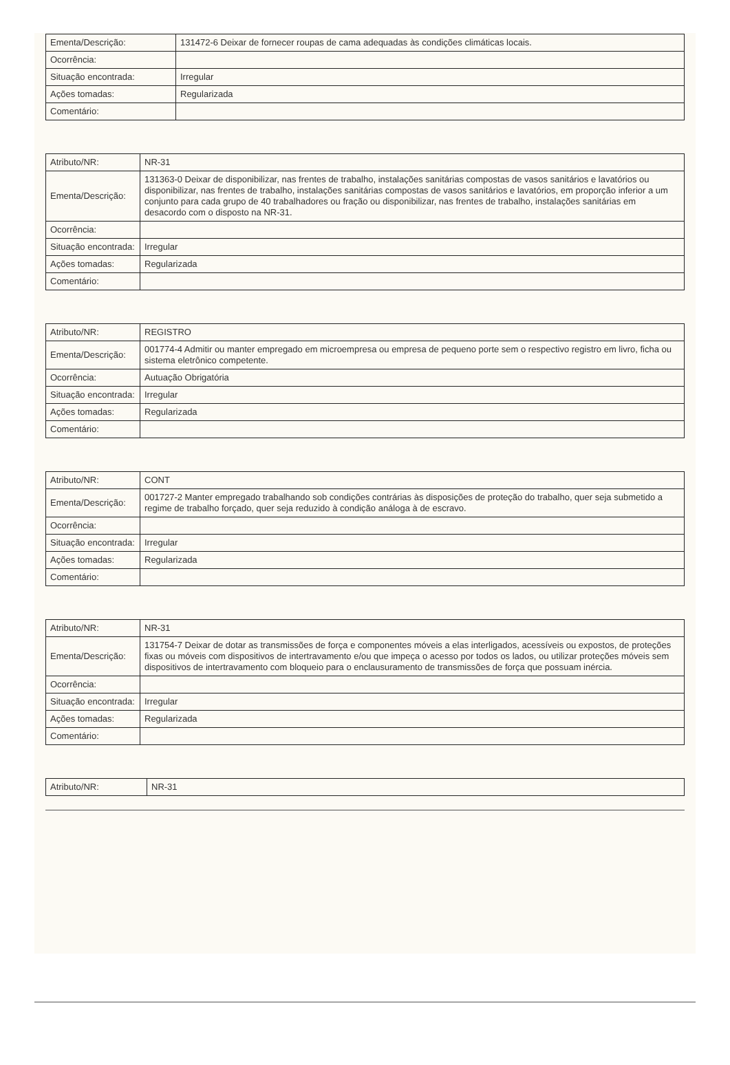| Ementa/Descrição: | 131472-6 Deixar de fornecer roupas de cama adequadas às condições climáticas locais. |
| Ocorrência: | |
| Situação encontrada: | Irregular |
| Ações tomadas: | Regularizada |
| Comentário: | |
| Atributo/NR: | NR-31 |
| Ementa/Descrição: | 131363-0 Deixar de disponibilizar, nas frentes de trabalho, instalações sanitárias compostas de vasos sanitários e lavatórios ou disponibilizar, nas frentes de trabalho, instalações sanitárias compostas de vasos sanitários e lavatórios, em proporção inferior a um conjunto para cada grupo de 40 trabalhadores ou fração ou disponibilizar, nas frentes de trabalho, instalações sanitárias em desacordo com o disposto na NR-31. |
| Ocorrência: | |
| Situação encontrada: | Irregular |
| Ações tomadas: | Regularizada |
| Comentário: | |
| Atributo/NR: | REGISTRO |
| Ementa/Descrição: | 001774-4 Admitir ou manter empregado em microempresa ou empresa de pequeno porte sem o respectivo registro em livro, ficha ou sistema eletrônico competente. |
| Ocorrência: | Autuação Obrigatória |
| Situação encontrada: | Irregular |
| Ações tomadas: | Regularizada |
| Comentário: | |
| Atributo/NR: | CONT |
| Ementa/Descrição: | 001727-2 Manter empregado trabalhando sob condições contrárias às disposições de proteção do trabalho, quer seja submetido a regime de trabalho forçado, quer seja reduzido à condição análoga à de escravo. |
| Ocorrência: | |
| Situação encontrada: | Irregular |
| Ações tomadas: | Regularizada |
| Comentário: | |
| Atributo/NR: | NR-31 |
| Ementa/Descrição: | 131754-7 Deixar de dotar as transmissões de força e componentes móveis a elas interligados, acessíveis ou expostos, de proteções fixas ou móveis com dispositivos de intertravamento e/ou que impeça o acesso por todos os lados, ou utilizar proteções móveis sem dispositivos de intertravamento com bloqueio para o enclausuramento de transmissões de força que possuam inércia. |
| Ocorrência: | |
| Situação encontrada: | Irregular |
| Ações tomadas: | Regularizada |
| Comentário: | |
| Atributo/NR: | NR-31 |